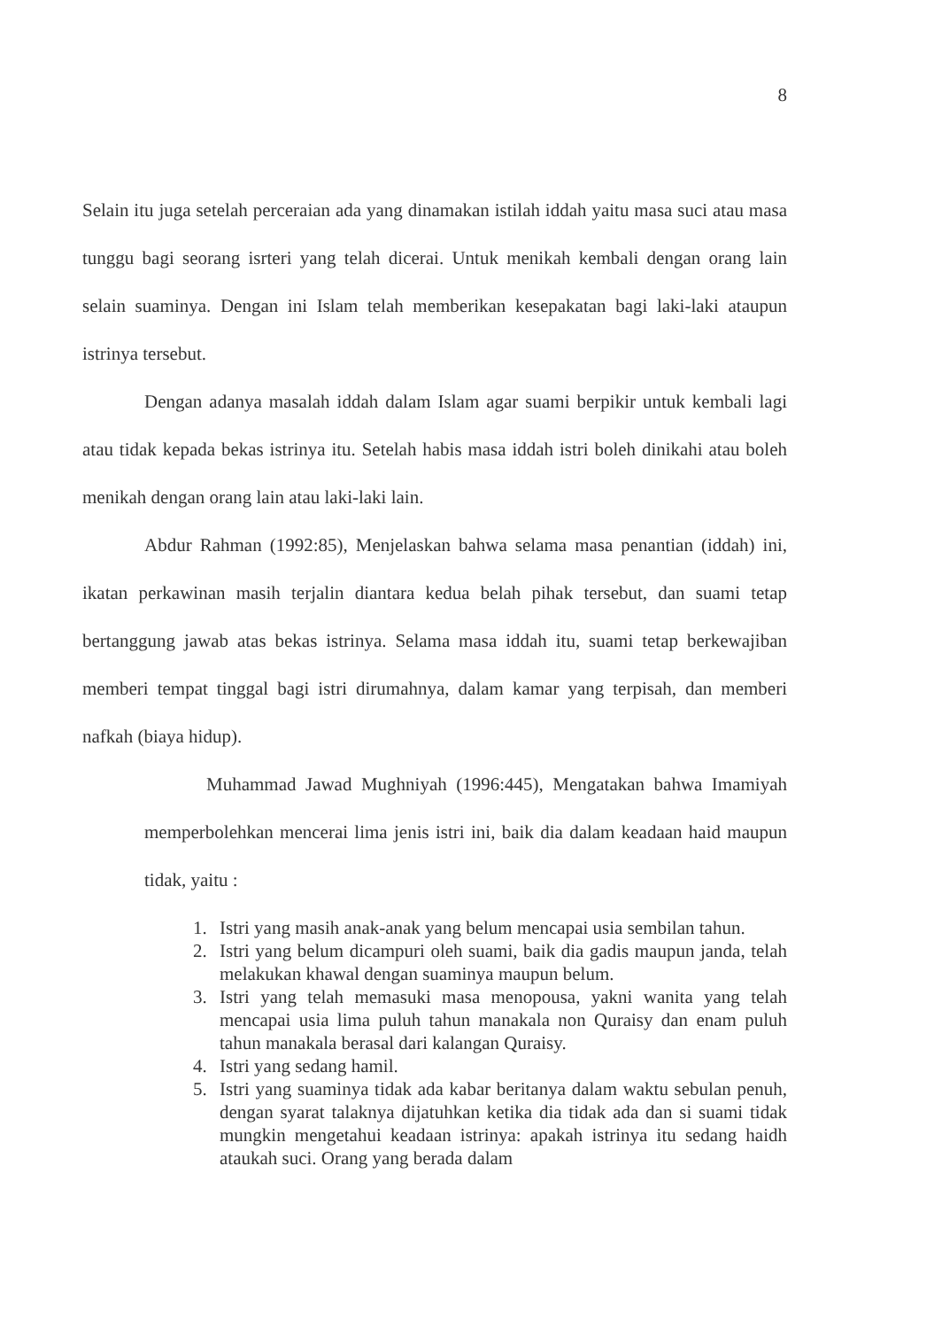8
Selain itu juga setelah perceraian ada yang dinamakan istilah iddah yaitu masa suci atau masa tunggu bagi seorang isrteri yang telah dicerai. Untuk menikah kembali dengan orang lain selain suaminya. Dengan ini Islam telah memberikan kesepakatan bagi laki-laki ataupun istrinya tersebut.
Dengan adanya masalah iddah dalam Islam agar suami berpikir untuk kembali lagi atau tidak kepada bekas istrinya itu. Setelah habis masa iddah istri boleh dinikahi atau boleh menikah dengan orang lain atau laki-laki lain.
Abdur Rahman (1992:85), Menjelaskan bahwa selama masa penantian (iddah) ini, ikatan perkawinan masih terjalin diantara kedua belah pihak tersebut, dan suami tetap bertanggung jawab atas bekas istrinya. Selama masa iddah itu, suami tetap berkewajiban memberi tempat tinggal bagi istri dirumahnya, dalam kamar yang terpisah, dan memberi nafkah (biaya hidup).
Muhammad Jawad Mughniyah (1996:445), Mengatakan bahwa Imamiyah memperbolehkan mencerai lima jenis istri ini, baik dia dalam keadaan haid maupun tidak, yaitu :
1. Istri yang masih anak-anak yang belum mencapai usia sembilan tahun.
2. Istri yang belum dicampuri oleh suami, baik dia gadis maupun janda, telah melakukan khawal dengan suaminya maupun belum.
3. Istri yang telah memasuki masa menopousa, yakni wanita yang telah mencapai usia lima puluh tahun manakala non Quraisy dan enam puluh tahun manakala berasal dari kalangan Quraisy.
4. Istri yang sedang hamil.
5. Istri yang suaminya tidak ada kabar beritanya dalam waktu sebulan penuh, dengan syarat talaknya dijatuhkan ketika dia tidak ada dan si suami tidak mungkin mengetahui keadaan istrinya: apakah istrinya itu sedang haidh ataukah suci. Orang yang berada dalam